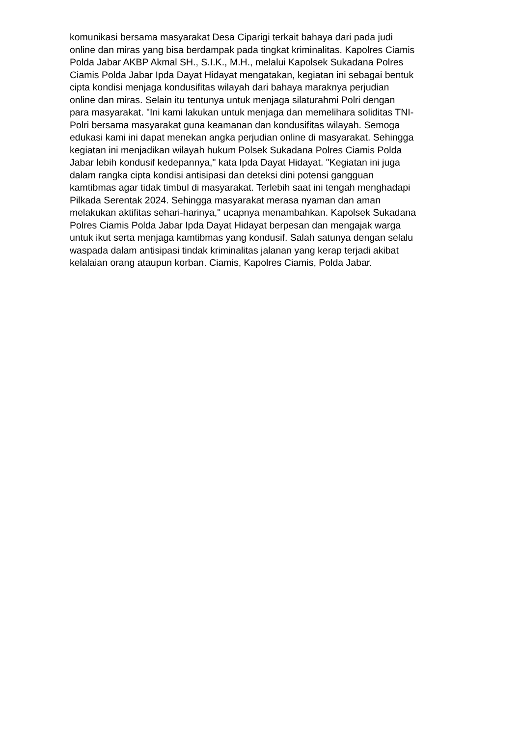komunikasi bersama masyarakat Desa Ciparigi terkait bahaya dari pada judi
online dan miras yang bisa berdampak pada tingkat kriminalitas. Kapolres Ciamis
Polda Jabar AKBP Akmal SH., S.I.K., M.H., melalui Kapolsek Sukadana Polres
Ciamis Polda Jabar Ipda Dayat Hidayat mengatakan, kegiatan ini sebagai bentuk
cipta kondisi menjaga kondusifitas wilayah dari bahaya maraknya perjudian
online dan miras. Selain itu tentunya untuk menjaga silaturahmi Polri dengan
para masyarakat. "Ini kami lakukan untuk menjaga dan memelihara soliditas TNI-
Polri bersama masyarakat guna keamanan dan kondusifitas wilayah. Semoga
edukasi kami ini dapat menekan angka perjudian online di masyarakat. Sehingga
kegiatan ini menjadikan wilayah hukum Polsek Sukadana Polres Ciamis Polda
Jabar lebih kondusif kedepannya," kata Ipda Dayat Hidayat. "Kegiatan ini juga
dalam rangka cipta kondisi antisipasi dan deteksi dini potensi gangguan
kamtibmas agar tidak timbul di masyarakat. Terlebih saat ini tengah menghadapi
Pilkada Serentak 2024. Sehingga masyarakat merasa nyaman dan aman
melakukan aktifitas sehari-harinya," ucapnya menambahkan. Kapolsek Sukadana
Polres Ciamis Polda Jabar Ipda Dayat Hidayat berpesan dan mengajak warga
untuk ikut serta menjaga kamtibmas yang kondusif. Salah satunya dengan selalu
waspada dalam antisipasi tindak kriminalitas jalanan yang kerap terjadi akibat
kelalaian orang ataupun korban. Ciamis, Kapolres Ciamis, Polda Jabar.